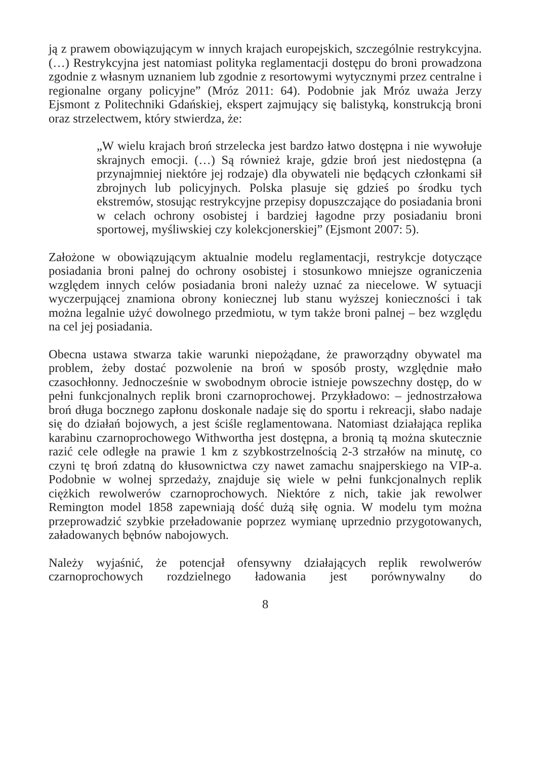ją z prawem obowiązującym w innych krajach europejskich, szczególnie restrykcyjna. (…) Restrykcyjna jest natomiast polityka reglamentacji dostępu do broni prowadzona zgodnie z własnym uznaniem lub zgodnie z resortowymi wytycznymi przez centralne i regionalne organy policyjne” (Mróz 2011: 64). Podobnie jak Mróz uważa Jerzy Ejsmont z Politechniki Gdańskiej, ekspert zajmujący się balistyką, konstrukcją broni oraz strzelectwem, który stwierdza, że:
„W wielu krajach broń strzelecka jest bardzo łatwo dostępna i nie wywołuje skrajnych emocji. (…) Są również kraje, gdzie broń jest niedostępna (a przynajmniej niektóre jej rodzaje) dla obywateli nie będących członkami sił zbrojnych lub policyjnych. Polska plasuje się gdzieś po środku tych ekstremów, stosując restrykcyjne przepisy dopuszczające do posiadania broni w celach ochrony osobistej i bardziej łagodne przy posiadaniu broni sportowej, myśliwskiej czy kolekcjonerskiej” (Ejsmont 2007: 5).
Założone w obowiązującym aktualnie modelu reglamentacji, restrykcje dotyczące posiadania broni palnej do ochrony osobistej i stosunkowo mniejsze ograniczenia względem innych celów posiadania broni należy uznać za niecelowe. W sytuacji wyczerpującej znamiona obrony koniecznej lub stanu wyższej konieczności i tak można legalnie użyć dowolnego przedmiotu, w tym także broni palnej – bez względu na cel jej posiadania.
Obecna ustawa stwarza takie warunki niepożądane, że praworządny obywatel ma problem, żeby dostać pozwolenie na broń w sposób prosty, względnie mało czasochłonny. Jednocześnie w swobodnym obrocie istnieje powszechny dostęp, do w pełni funkcjonalnych replik broni czarnoprochowej. Przykładowo: – jednostrzałowa broń długa bocznego zapłonu doskonale nadaje się do sportu i rekreacji, słabo nadaje się do działań bojowych, a jest ściśle reglamentowana. Natomiast działająca replika karabinu czarnoprochowego Withwortha jest dostępna, a bronią tą można skutecznie razić cele odległe na prawie 1 km z szybkostrzelnością 2-3 strzałów na minutę, co czyni tę broń zdatną do kłusownictwa czy nawet zamachu snajperskiego na VIP-a. Podobnie w wolnej sprzedaży, znajduje się wiele w pełni funkcjonalnych replik ciężkich rewolwerów czarnoprochowych. Niektóre z nich, takie jak rewolwer Remington model 1858 zapewniają dość dużą siłę ognia. W modelu tym można przeprowadzić szybkie przeładowanie poprzez wymianę uprzednio przygotowanych, załadowanych bębnów nabojowych.
Należy wyjaśnić, że potencjał ofensywny działających replik rewolwerów czarnoprochowych rozdzielnego ładowania jest porównywalny do
8